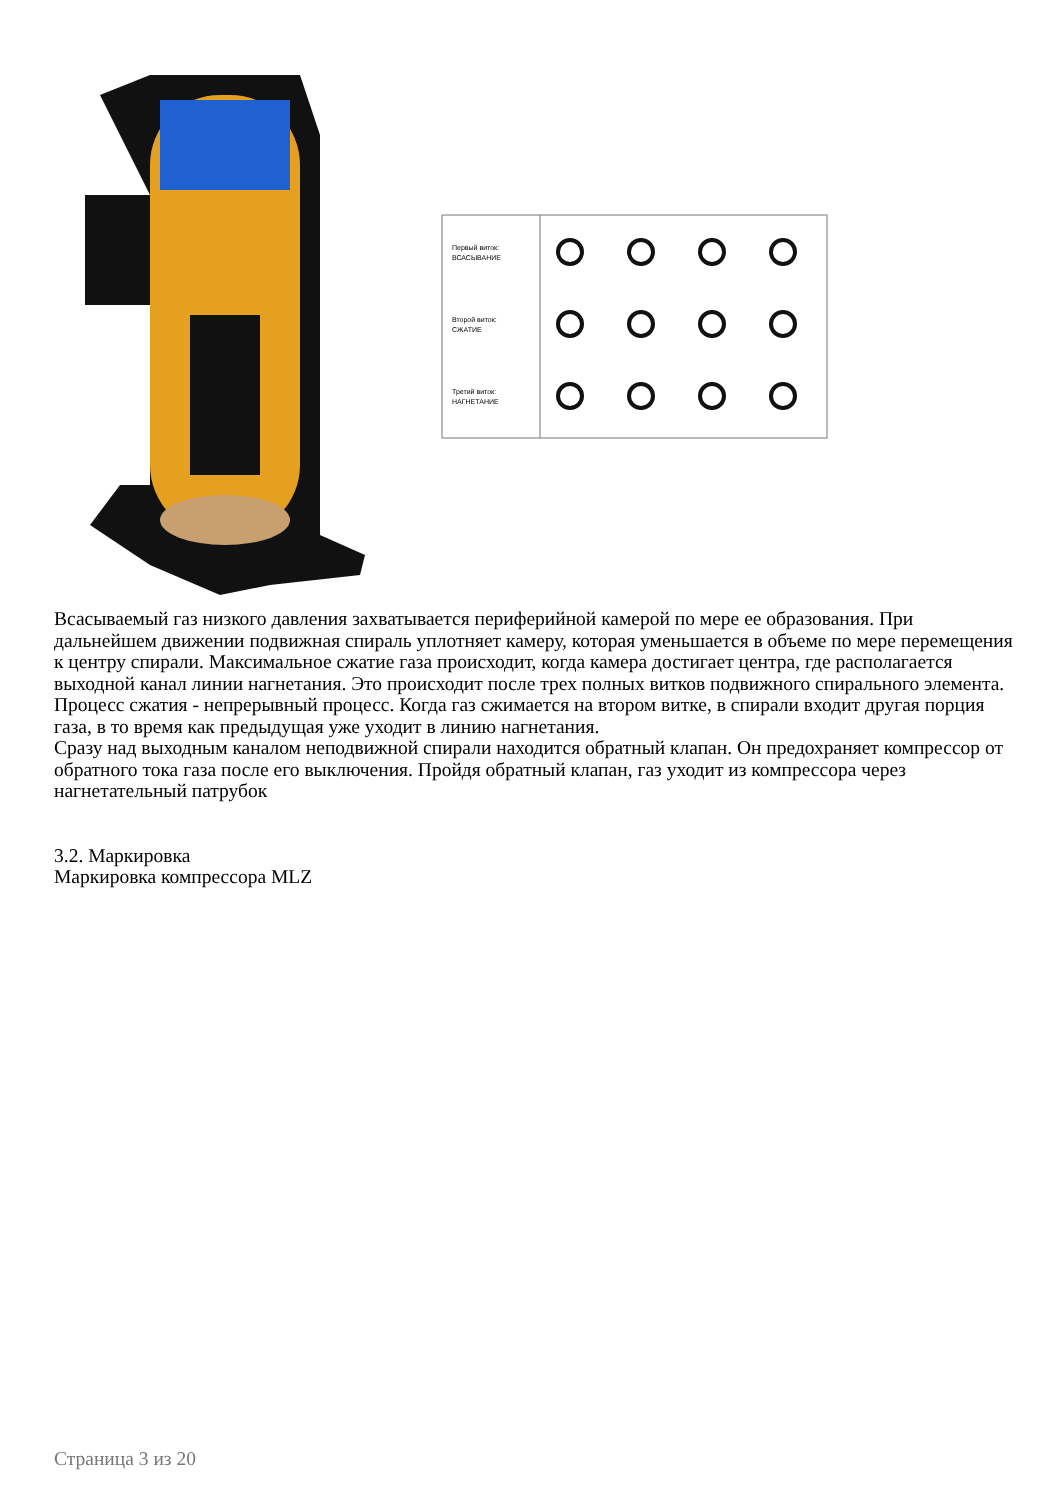Первый виток:
ВСАСЫВАНИЕ
Второй виток:
СЖАТИЕ
Третий виток:
НАГНЕТАНИЕ
Всасываемый газ низкого давления захватывается периферийной камерой по мере ее образования. При дальнейшем движении подвижная спираль уплотняет камеру, которая уменьшается в объеме по мере перемещения к центру спирали. Максимальное сжатие газа происходит, когда камера достигает центра, где располагается выходной канал линии нагнетания. Это происходит после трех полных витков подвижного спирального элемента.
Процесс сжатия - непрерывный процесс. Когда газ сжимается на втором витке, в спирали входит другая порция газа, в то время как предыдущая уже уходит в линию нагнетания.
Сразу над выходным каналом неподвижной спирали находится обратный клапан. Он предохраняет компрессор от обратного тока газа после его выключения. Пройдя обратный клапан, газ уходит из компрессора через нагнетательный патрубок
3.2. Маркировка
Маркировка компрессора MLZ
Страница 3 из 20